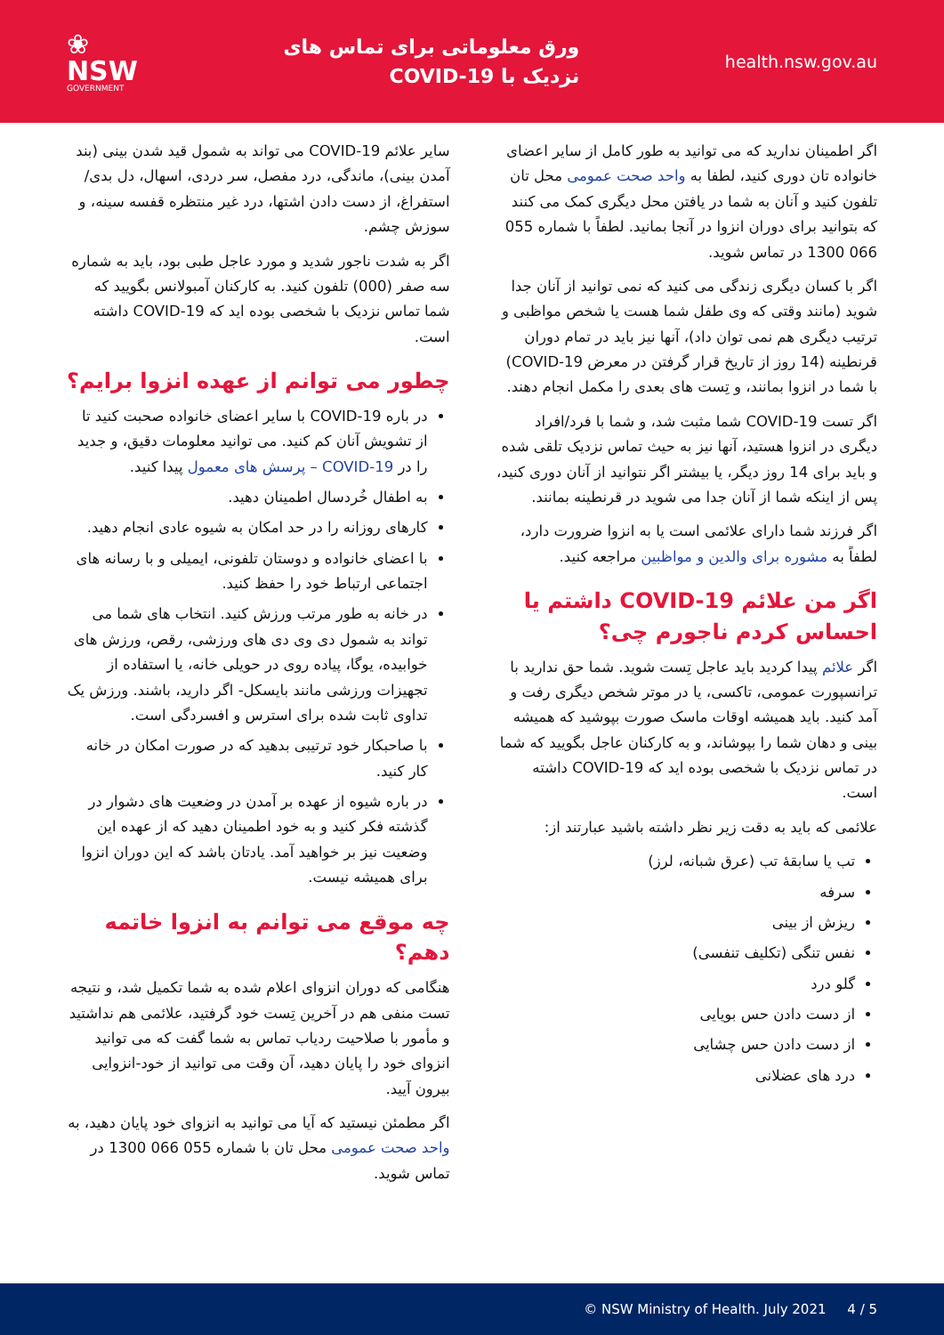❀
NSW
GOVERNMENT
ورق معلوماتی برای تماس های
نزدیک با COVID-19
health.nsw.gov.au
اگر اطمینان ندارید که می توانید به طور کامل از سایر اعضای خانواده تان دوری کنید، لطفا به واحد صحت عمومی محل تان تلفون کنید و آنان به شما در یافتن محل دیگری کمک می کنند که بتوانید برای دوران انزوا در آنجا بمانید. لطفاً با شماره 055 066 1300 در تماس شوید.
اگر با کسان دیگری زندگی می کنید که نمی توانید از آنان جدا شوید (مانند وقتی که وی طفل شما هست یا شخص مواظبی و ترتیب دیگری هم نمی توان داد)، آنها نیز باید در تمام دوران قرنطینه (14 روز از تاریخ قرار گرفتن در معرض COVID-19) با شما در انزوا بمانند، و تِست های بعدی را مکمل انجام دهند.
اگر تست COVID-19 شما مثبت شد، و شما با فرد/افراد دیگری در انزوا هستید، آنها نیز به حیث تماس نزدیک تلقی شده و باید برای 14 روز دیگر، یا بیشتر اگر نتوانید از آنان دوری کنید، پس از اینکه شما از آنان جدا می شوید در قرنطینه بمانند.
اگر فرزند شما دارای علائمی است یا به انزوا ضرورت دارد، لطفاً به مشوره برای والدین و مواظبین مراجعه کنید.
اگر من علائم COVID-19 داشتم یا احساس کردم ناجورم چی؟
اگر علائم پیدا کردید باید عاجل تِست شوید. شما حق ندارید با ترانسپورت عمومی، تاکسی، یا در موتر شخص دیگری رفت و آمد کنید. باید همیشه اوقات ماسک صورت بپوشید که همیشه بینی و دهان شما را بپوشاند، و به کارکنان عاجل بگویید که شما در تماس نزدیک با شخصی بوده اید که COVID-19 داشته است.
علائمی که باید به دقت زیر نظر داشته باشید عبارتند از:
تب یا سابقۀ تب (عرق شبانه، لرز)
سرفه
ریزش از بینی
نفس تنگی (تکلیف تنفسی)
گلو درد
از دست دادن حس بویایی
از دست دادن حس چشایی
درد های عضلانی
سایر علائم COVID-19 می تواند به شمول قید شدن بینی (بند آمدن بینی)، ماندگی، درد مفصل، سر دردی، اسهال، دل بدی/استفراغ، از دست دادن اشتها، درد غیر منتظره قفسه سینه، و سوزش چشم.
اگر به شدت ناجور شدید و مورد عاجل طبی بود، باید به شماره سه صفر (000) تلفون کنید. به کارکنان آمبولانس بگویید که شما تماس نزدیک با شخصی بوده اید که COVID-19 داشته است.
چطور می توانم از عهده انزوا برایم؟
در باره COVID-19 با سایر اعضای خانواده صحبت کنید تا از تشویش آنان کم کنید. می توانید معلومات دقیق، و جدید را در COVID-19 – پرسش های معمول پیدا کنید.
به اطفال خُردسال اطمینان دهید.
کارهای روزانه را در حد امکان به شیوه عادی انجام دهید.
با اعضای خانواده و دوستان تلفونی، ایمیلی و با رسانه های اجتماعی ارتباط خود را حفظ کنید.
در خانه به طور مرتب ورزش کنید. انتخاب های شما می تواند به شمول دی وی دی های ورزشی، رقص، ورزش های خوابیده، یوگا، پیاده روی در حویلی خانه، یا استفاده از تجهیزات ورزشی مانند بایسکل- اگر دارید، باشند. ورزش یک تداوی ثابت شده برای استرس و افسردگی است.
با صاحبکار خود ترتیبی بدهید که در صورت امکان در خانه کار کنید.
در باره شیوه از عهده بر آمدن در وضعیت های دشوار در گذشته فکر کنید و به خود اطمینان دهید که از عهده این وضعیت نیز بر خواهید آمد. یادتان باشد که این دوران انزوا برای همیشه نیست.
چه موقع می توانم به انزوا خاتمه دهم؟
هنگامی که دوران انزوای اعلام شده به شما تکمیل شد، و نتیجه تست منفی هم در آخرین تِست خود گرفتید، علائمی هم نداشتید و مأمور با صلاحیت ردیاب تماس به شما گفت که می توانید انزوای خود را پایان دهید، آن وقت می توانید از خود-انزوایی بیرون آیید.
اگر مطمئن نیستید که آیا می توانید به انزوای خود پایان دهید، به واحد صحت عمومی محل تان با شماره 055 066 1300 در تماس شوید.
© NSW Ministry of Health. July 2021 4 / 5